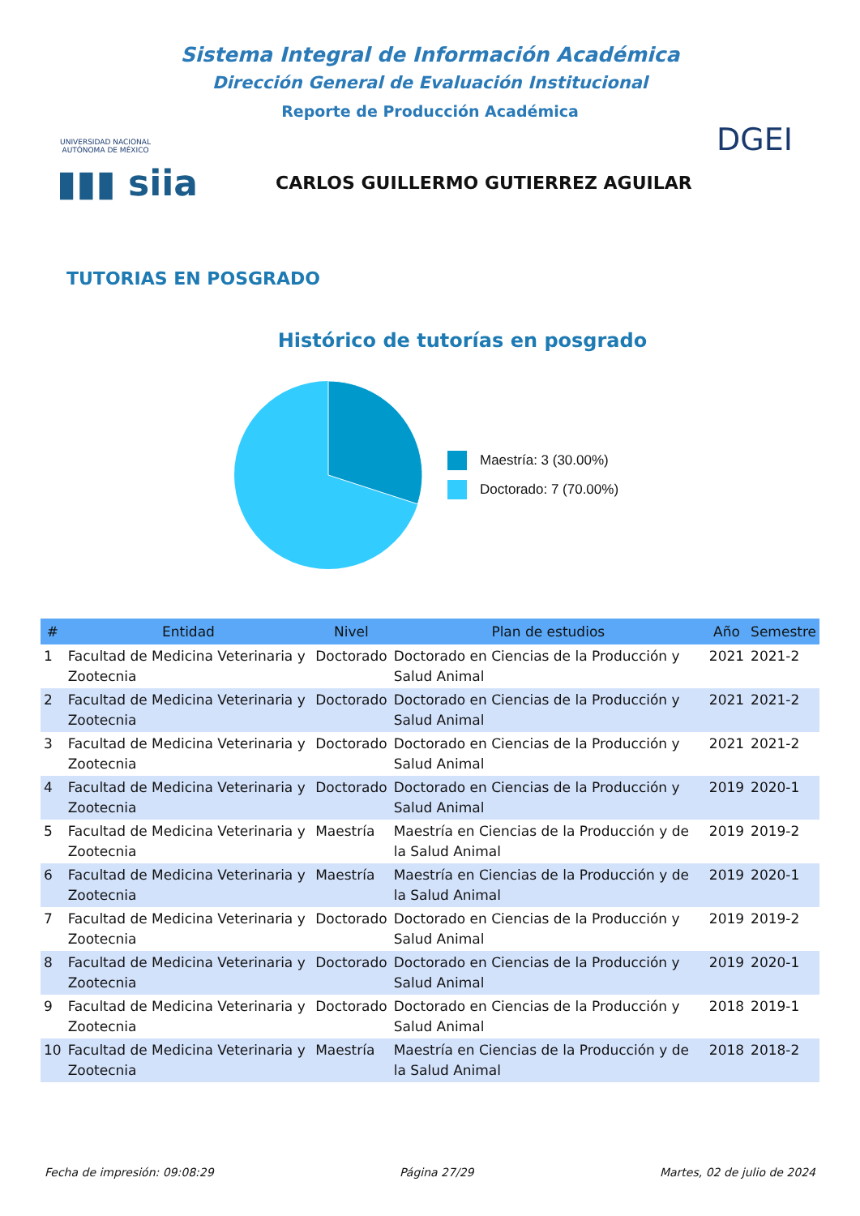UNIVERSIDAD NACIONAL AUTÓNOMA DE MÉXICO
Sistema Integral de Información Académica
Dirección General de Evaluación Institucional
Reporte de Producción Académica
DGEI
▮▮▮ siia
CARLOS GUILLERMO GUTIERREZ AGUILAR
TUTORIAS EN POSGRADO
Histórico de tutorías en posgrado
Maestría: 3 (30.00%)
Doctorado: 7 (70.00%)
| # | Entidad | Nivel | Plan de estudios | Año | Semestre |
| --- | --- | --- | --- | --- | --- |
| 1 | Facultad de Medicina Veterinaria y Zootecnia | Doctorado | Doctorado en Ciencias de la Producción y Salud Animal | 2021 | 2021-2 |
| 2 | Facultad de Medicina Veterinaria y Zootecnia | Doctorado | Doctorado en Ciencias de la Producción y Salud Animal | 2021 | 2021-2 |
| 3 | Facultad de Medicina Veterinaria y Zootecnia | Doctorado | Doctorado en Ciencias de la Producción y Salud Animal | 2021 | 2021-2 |
| 4 | Facultad de Medicina Veterinaria y Zootecnia | Doctorado | Doctorado en Ciencias de la Producción y Salud Animal | 2019 | 2020-1 |
| 5 | Facultad de Medicina Veterinaria y Zootecnia | Maestría | Maestría en Ciencias de la Producción y de la Salud Animal | 2019 | 2019-2 |
| 6 | Facultad de Medicina Veterinaria y Zootecnia | Maestría | Maestría en Ciencias de la Producción y de la Salud Animal | 2019 | 2020-1 |
| 7 | Facultad de Medicina Veterinaria y Zootecnia | Doctorado | Doctorado en Ciencias de la Producción y Salud Animal | 2019 | 2019-2 |
| 8 | Facultad de Medicina Veterinaria y Zootecnia | Doctorado | Doctorado en Ciencias de la Producción y Salud Animal | 2019 | 2020-1 |
| 9 | Facultad de Medicina Veterinaria y Zootecnia | Doctorado | Doctorado en Ciencias de la Producción y Salud Animal | 2018 | 2019-1 |
| 10 | Facultad de Medicina Veterinaria y Zootecnia | Maestría | Maestría en Ciencias de la Producción y de la Salud Animal | 2018 | 2018-2 |
Fecha de impresión: 09:08:29 Página 27/29 Martes, 02 de julio de 2024